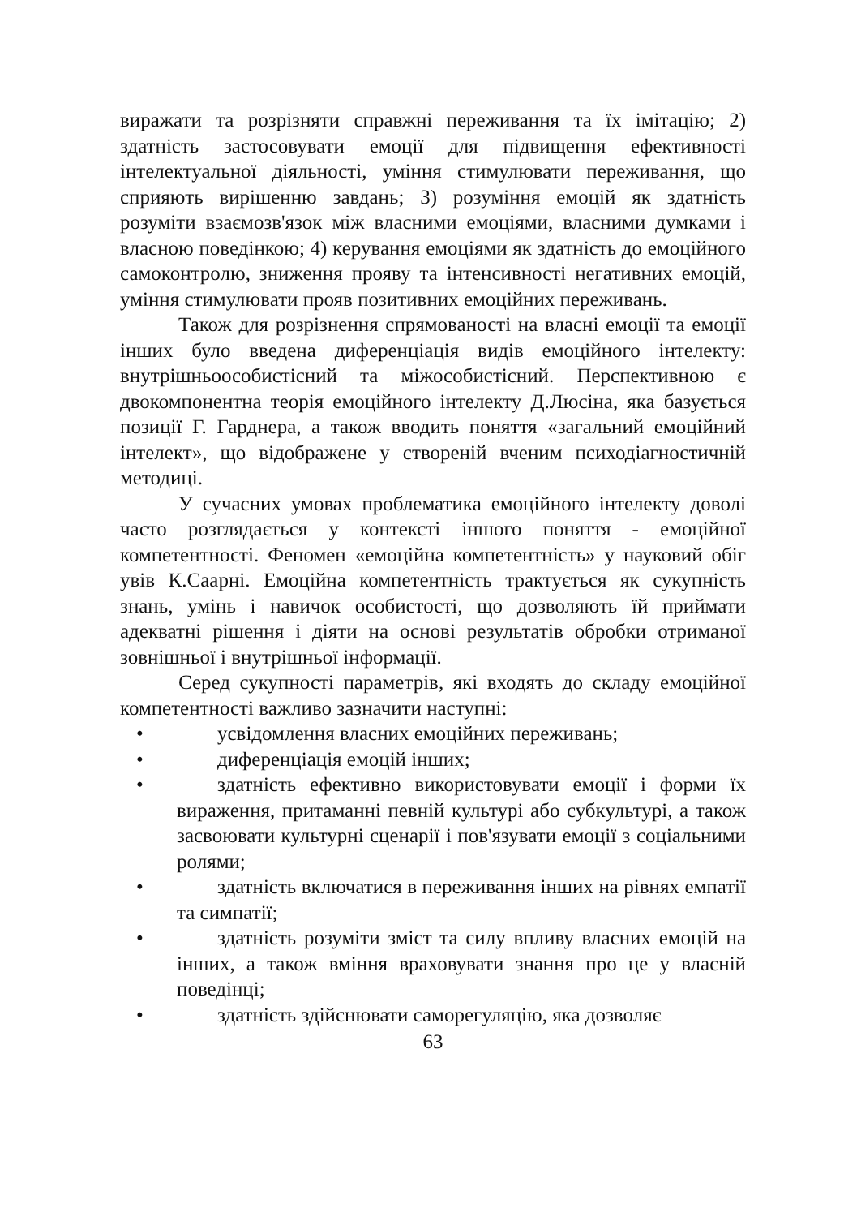виражати та розрізняти справжні переживання та їх імітацію; 2) здатність застосовувати емоції для підвищення ефективності інтелектуальної діяльності, уміння стимулювати переживання, що сприяють вирішенню завдань; 3) розуміння емоцій як здатність розуміти взаємозв'язок між власними емоціями, власними думками і власною поведінкою; 4) керування емоціями як здатність до емоційного самоконтролю, зниження прояву та інтенсивності негативних емоцій, уміння стимулювати прояв позитивних емоційних переживань.
Також для розрізнення спрямованості на власні емоції та емоції інших було введена диференціація видів емоційного інтелекту: внутрішньоособистісний та міжособистісний. Перспективною є двокомпонентна теорія емоційного інтелекту Д.Люсіна, яка базується позиції Г. Гарднера, а також вводить поняття «загальний емоційний інтелект», що відображене у створеній вченим психодіагностичній методиці.
У сучасних умовах проблематика емоційного інтелекту доволі часто розглядається у контексті іншого поняття - емоційної компетентності. Феномен «емоційна компетентність» у науковий обіг увів К.Саарні. Емоційна компетентність трактується як сукупність знань, умінь і навичок особистості, що дозволяють їй приймати адекватні рішення і діяти на основі результатів обробки отриманої зовнішньої і внутрішньої інформації.
Серед сукупності параметрів, які входять до складу емоційної компетентності важливо зазначити наступні:
• усвідомлення власних емоційних переживань;
• диференціація емоцій інших;
• здатність ефективно використовувати емоції і форми їх вираження, притаманні певній культурі або субкультурі, а також засвоювати культурні сценарії і пов'язувати емоції з соціальними ролями;
• здатність включатися в переживання інших на рівнях емпатії та симпатії;
• здатність розуміти зміст та силу впливу власних емоцій на інших, а також вміння враховувати знання про це у власній поведінці;
• здатність здійснювати саморегуляцію, яка дозволяє
63